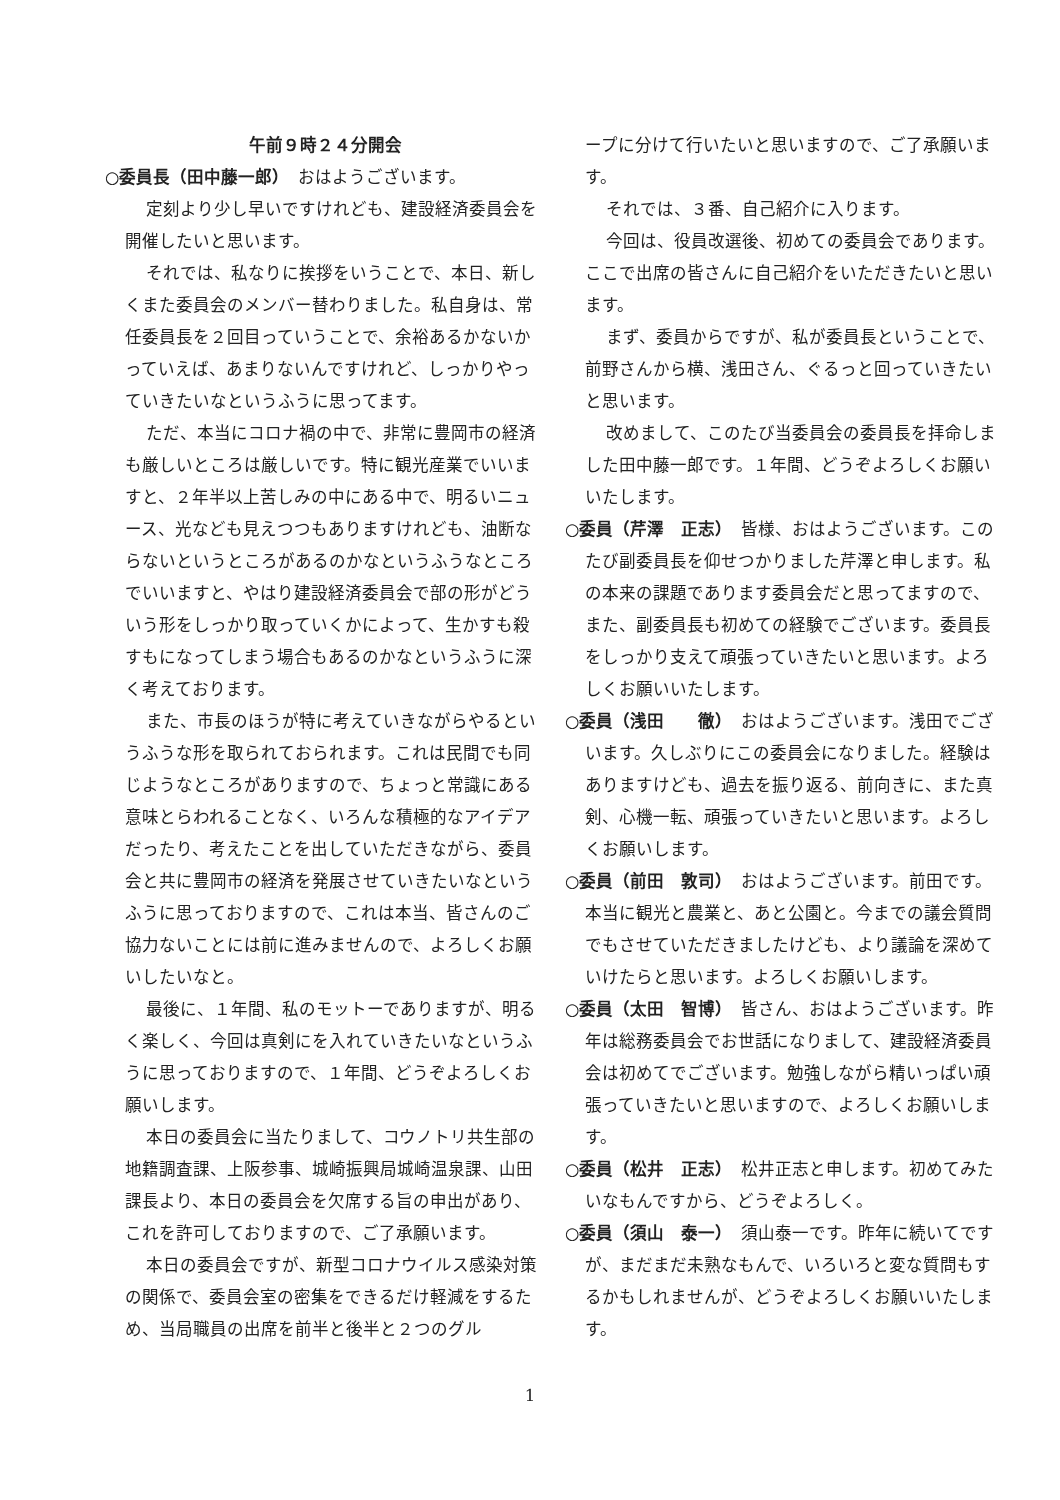午前９時２４分開会
○委員長（田中藤一郎）　おはようございます。
定刻より少し早いですけれども、建設経済委員会を開催したいと思います。
それでは、私なりに挨拶をいうことで、本日、新しくまた委員会のメンバー替わりました。私自身は、常任委員長を２回目っていうことで、余裕あるかないかっていえば、あまりないんですけれど、しっかりやっていきたいなというふうに思ってます。
ただ、本当にコロナ禍の中で、非常に豊岡市の経済も厳しいところは厳しいです。特に観光産業でいいますと、２年半以上苦しみの中にある中で、明るいニュース、光なども見えつつもありますけれども、油断ならないというところがあるのかなというふうなところでいいますと、やはり建設経済委員会で部の形がどういう形をしっかり取っていくかによって、生かすも殺すもになってしまう場合もあるのかなというふうに深く考えております。
また、市長のほうが特に考えていきながらやるというふうな形を取られておられます。これは民間でも同じようなところがありますので、ちょっと常識にある意味とらわれることなく、いろんな積極的なアイデアだったり、考えたことを出していただきながら、委員会と共に豊岡市の経済を発展させていきたいなというふうに思っておりますので、これは本当、皆さんのご協力ないことには前に進みませんので、よろしくお願いしたいなと。
最後に、１年間、私のモットーでありますが、明るく楽しく、今回は真剣にを入れていきたいなというふうに思っておりますので、１年間、どうぞよろしくお願いします。
本日の委員会に当たりまして、コウノトリ共生部の地籍調査課、上阪参事、城崎振興局城崎温泉課、山田課長より、本日の委員会を欠席する旨の申出があり、これを許可しておりますので、ご了承願います。
本日の委員会ですが、新型コロナウイルス感染対策の関係で、委員会室の密集をできるだけ軽減をするため、当局職員の出席を前半と後半と２つのグル
ープに分けて行いたいと思いますので、ご了承願います。
それでは、３番、自己紹介に入ります。
今回は、役員改選後、初めての委員会であります。ここで出席の皆さんに自己紹介をいただきたいと思います。
まず、委員からですが、私が委員長ということで、前野さんから横、浅田さん、ぐるっと回っていきたいと思います。
改めまして、このたび当委員会の委員長を拝命しました田中藤一郎です。１年間、どうぞよろしくお願いいたします。
○委員（芹澤　正志）　皆様、おはようございます。このたび副委員長を仰せつかりました芹澤と申します。私の本来の課題であります委員会だと思ってますので、また、副委員長も初めての経験でございます。委員長をしっかり支えて頑張っていきたいと思います。よろしくお願いいたします。
○委員（浅田　　徹）　おはようございます。浅田でございます。久しぶりにこの委員会になりました。経験はありますけども、過去を振り返る、前向きに、また真剣、心機一転、頑張っていきたいと思います。よろしくお願いします。
○委員（前田　敦司）　おはようございます。前田です。本当に観光と農業と、あと公園と。今までの議会質問でもさせていただきましたけども、より議論を深めていけたらと思います。よろしくお願いします。
○委員（太田　智博）　皆さん、おはようございます。昨年は総務委員会でお世話になりまして、建設経済委員会は初めてでございます。勉強しながら精いっぱい頑張っていきたいと思いますので、よろしくお願いします。
○委員（松井　正志）　松井正志と申します。初めてみたいなもんですから、どうぞよろしく。
○委員（須山　泰一）　須山泰一です。昨年に続いてですが、まだまだ未熟なもんで、いろいろと変な質問もするかもしれませんが、どうぞよろしくお願いいたします。
1